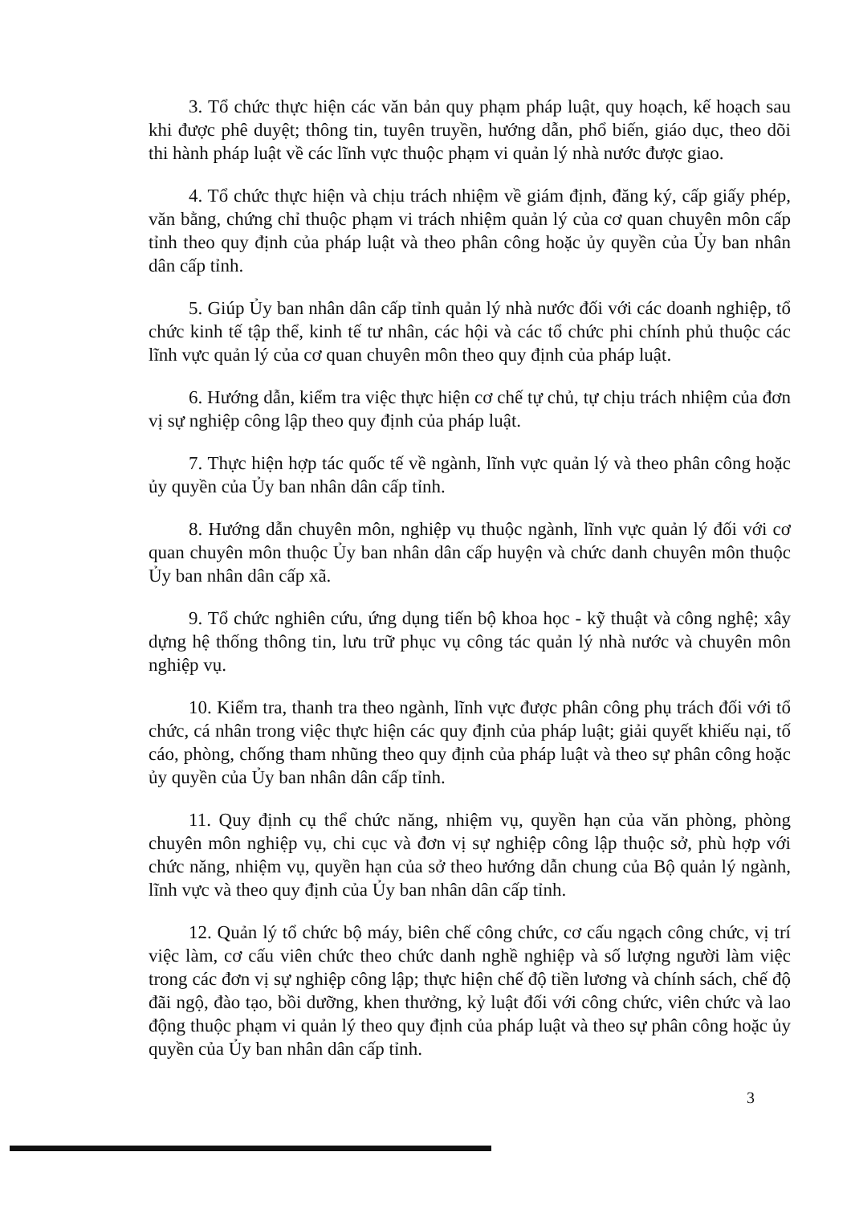3. Tổ chức thực hiện các văn bản quy phạm pháp luật, quy hoạch, kế hoạch sau khi được phê duyệt; thông tin, tuyên truyền, hướng dẫn, phổ biến, giáo dục, theo dõi thi hành pháp luật về các lĩnh vực thuộc phạm vi quản lý nhà nước được giao.
4. Tổ chức thực hiện và chịu trách nhiệm về giám định, đăng ký, cấp giấy phép, văn bằng, chứng chỉ thuộc phạm vi trách nhiệm quản lý của cơ quan chuyên môn cấp tỉnh theo quy định của pháp luật và theo phân công hoặc ủy quyền của Ủy ban nhân dân cấp tỉnh.
5. Giúp Ủy ban nhân dân cấp tỉnh quản lý nhà nước đối với các doanh nghiệp, tổ chức kinh tế tập thể, kinh tế tư nhân, các hội và các tổ chức phi chính phủ thuộc các lĩnh vực quản lý của cơ quan chuyên môn theo quy định của pháp luật.
6. Hướng dẫn, kiểm tra việc thực hiện cơ chế tự chủ, tự chịu trách nhiệm của đơn vị sự nghiệp công lập theo quy định của pháp luật.
7. Thực hiện hợp tác quốc tế về ngành, lĩnh vực quản lý và theo phân công hoặc ủy quyền của Ủy ban nhân dân cấp tỉnh.
8. Hướng dẫn chuyên môn, nghiệp vụ thuộc ngành, lĩnh vực quản lý đối với cơ quan chuyên môn thuộc Ủy ban nhân dân cấp huyện và chức danh chuyên môn thuộc Ủy ban nhân dân cấp xã.
9. Tổ chức nghiên cứu, ứng dụng tiến bộ khoa học - kỹ thuật và công nghệ; xây dựng hệ thống thông tin, lưu trữ phục vụ công tác quản lý nhà nước và chuyên môn nghiệp vụ.
10. Kiểm tra, thanh tra theo ngành, lĩnh vực được phân công phụ trách đối với tổ chức, cá nhân trong việc thực hiện các quy định của pháp luật; giải quyết khiếu nại, tố cáo, phòng, chống tham nhũng theo quy định của pháp luật và theo sự phân công hoặc ủy quyền của Ủy ban nhân dân cấp tỉnh.
11. Quy định cụ thể chức năng, nhiệm vụ, quyền hạn của văn phòng, phòng chuyên môn nghiệp vụ, chi cục và đơn vị sự nghiệp công lập thuộc sở, phù hợp với chức năng, nhiệm vụ, quyền hạn của sở theo hướng dẫn chung của Bộ quản lý ngành, lĩnh vực và theo quy định của Ủy ban nhân dân cấp tỉnh.
12. Quản lý tổ chức bộ máy, biên chế công chức, cơ cấu ngạch công chức, vị trí việc làm, cơ cấu viên chức theo chức danh nghề nghiệp và số lượng người làm việc trong các đơn vị sự nghiệp công lập; thực hiện chế độ tiền lương và chính sách, chế độ đãi ngộ, đào tạo, bồi dưỡng, khen thưởng, kỷ luật đối với công chức, viên chức và lao động thuộc phạm vi quản lý theo quy định của pháp luật và theo sự phân công hoặc ủy quyền của Ủy ban nhân dân cấp tỉnh.
3